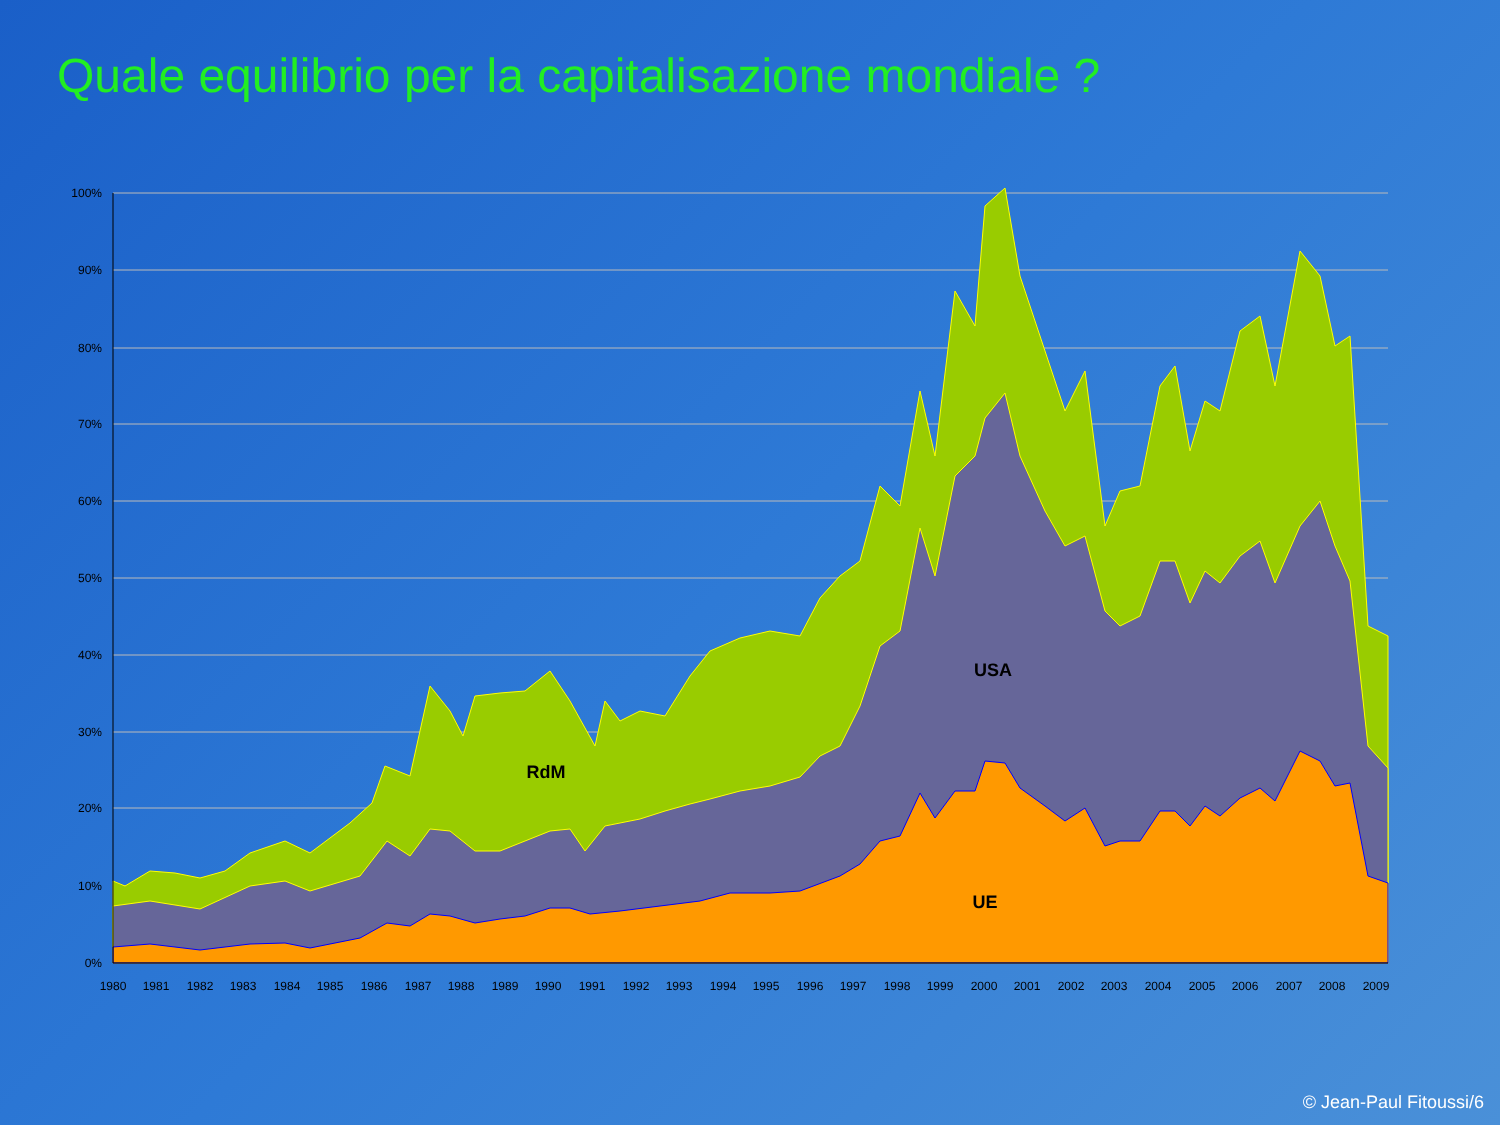Quale equilibrio per la capitalisazione mondiale ?
100%
90%
80%
70%
60%
50%
40%
30%
20%
10%
0%
1980
1981
1982
1983
1984
1985
1986
1987
1988
1989
1990
1991
1992
1993
1994
1995
1996
1997
1998
1999
2000
2001
2002
2003
2004
2005
2006
2007
2008
2009
RdM
USA
UE
© Jean-Paul Fitoussi/6